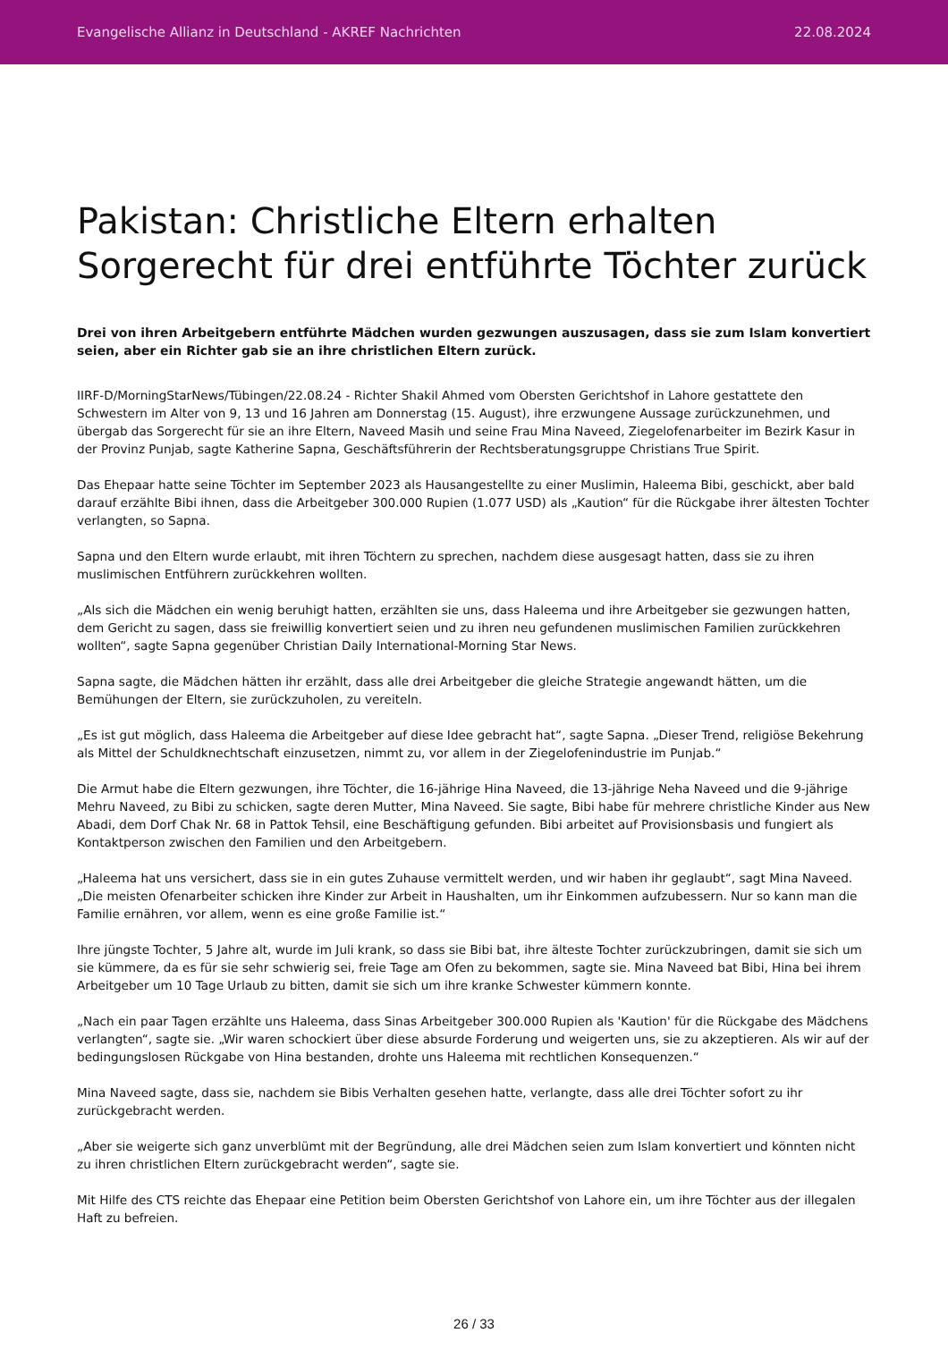Evangelische Allianz in Deutschland - AKREF Nachrichten 22.08.2024
Pakistan: Christliche Eltern erhalten Sorgerecht für drei entführte Töchter zurück
Drei von ihren Arbeitgebern entführte Mädchen wurden gezwungen auszusagen, dass sie zum Islam konvertiert seien, aber ein Richter gab sie an ihre christlichen Eltern zurück.
IIRF-D/MorningStarNews/Tübingen/22.08.24 - Richter Shakil Ahmed vom Obersten Gerichtshof in Lahore gestattete den Schwestern im Alter von 9, 13 und 16 Jahren am Donnerstag (15. August), ihre erzwungene Aussage zurückzunehmen, und übergab das Sorgerecht für sie an ihre Eltern, Naveed Masih und seine Frau Mina Naveed, Ziegelofenarbeiter im Bezirk Kasur in der Provinz Punjab, sagte Katherine Sapna, Geschäftsführerin der Rechtsberatungsgruppe Christians True Spirit.
Das Ehepaar hatte seine Töchter im September 2023 als Hausangestellte zu einer Muslimin, Haleema Bibi, geschickt, aber bald darauf erzählte Bibi ihnen, dass die Arbeitgeber 300.000 Rupien (1.077 USD) als „Kaution“ für die Rückgabe ihrer ältesten Tochter verlangten, so Sapna.
Sapna und den Eltern wurde erlaubt, mit ihren Töchtern zu sprechen, nachdem diese ausgesagt hatten, dass sie zu ihren muslimischen Entführern zurückkehren wollten.
„Als sich die Mädchen ein wenig beruhigt hatten, erzählten sie uns, dass Haleema und ihre Arbeitgeber sie gezwungen hatten, dem Gericht zu sagen, dass sie freiwillig konvertiert seien und zu ihren neu gefundenen muslimischen Familien zurückkehren wollten“, sagte Sapna gegenüber Christian Daily International-Morning Star News.
Sapna sagte, die Mädchen hätten ihr erzählt, dass alle drei Arbeitgeber die gleiche Strategie angewandt hätten, um die Bemühungen der Eltern, sie zurückzuholen, zu vereiteln.
„Es ist gut möglich, dass Haleema die Arbeitgeber auf diese Idee gebracht hat“, sagte Sapna. „Dieser Trend, religiöse Bekehrung als Mittel der Schuldknechtschaft einzusetzen, nimmt zu, vor allem in der Ziegelofenindustrie im Punjab.“
Die Armut habe die Eltern gezwungen, ihre Töchter, die 16-jährige Hina Naveed, die 13-jährige Neha Naveed und die 9-jährige Mehru Naveed, zu Bibi zu schicken, sagte deren Mutter, Mina Naveed. Sie sagte, Bibi habe für mehrere christliche Kinder aus New Abadi, dem Dorf Chak Nr. 68 in Pattok Tehsil, eine Beschäftigung gefunden. Bibi arbeitet auf Provisionsbasis und fungiert als Kontaktperson zwischen den Familien und den Arbeitgebern.
„Haleema hat uns versichert, dass sie in ein gutes Zuhause vermittelt werden, und wir haben ihr geglaubt“, sagt Mina Naveed. „Die meisten Ofenarbeiter schicken ihre Kinder zur Arbeit in Haushalten, um ihr Einkommen aufzubessern. Nur so kann man die Familie ernähren, vor allem, wenn es eine große Familie ist.“
Ihre jüngste Tochter, 5 Jahre alt, wurde im Juli krank, so dass sie Bibi bat, ihre älteste Tochter zurückzubringen, damit sie sich um sie kümmere, da es für sie sehr schwierig sei, freie Tage am Ofen zu bekommen, sagte sie. Mina Naveed bat Bibi, Hina bei ihrem Arbeitgeber um 10 Tage Urlaub zu bitten, damit sie sich um ihre kranke Schwester kümmern konnte.
„Nach ein paar Tagen erzählte uns Haleema, dass Sinas Arbeitgeber 300.000 Rupien als 'Kaution' für die Rückgabe des Mädchens verlangten“, sagte sie. „Wir waren schockiert über diese absurde Forderung und weigerten uns, sie zu akzeptieren. Als wir auf der bedingungslosen Rückgabe von Hina bestanden, drohte uns Haleema mit rechtlichen Konsequenzen.“
Mina Naveed sagte, dass sie, nachdem sie Bibis Verhalten gesehen hatte, verlangte, dass alle drei Töchter sofort zu ihr zurückgebracht werden.
„Aber sie weigerte sich ganz unverblümt mit der Begründung, alle drei Mädchen seien zum Islam konvertiert und könnten nicht zu ihren christlichen Eltern zurückgebracht werden“, sagte sie.
Mit Hilfe des CTS reichte das Ehepaar eine Petition beim Obersten Gerichtshof von Lahore ein, um ihre Töchter aus der illegalen Haft zu befreien.
26 / 33